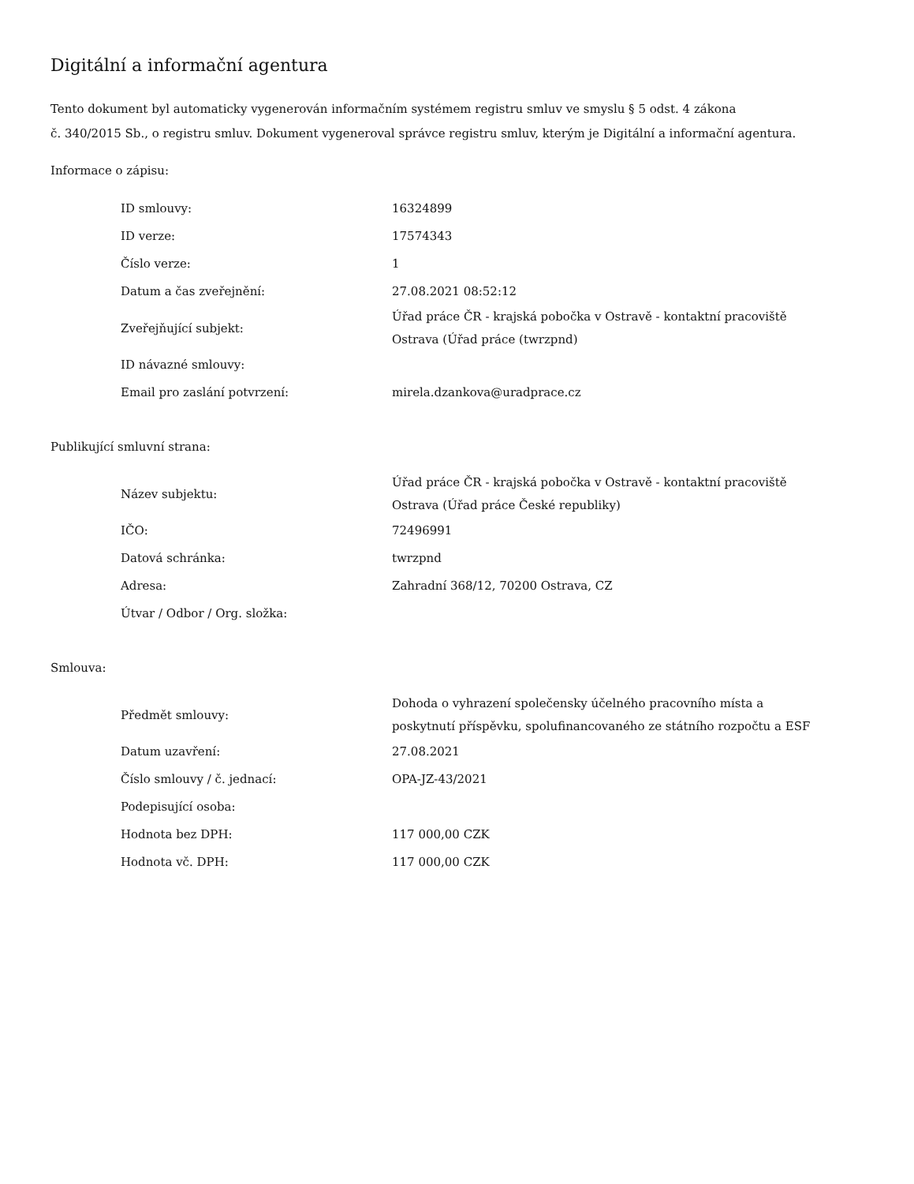Digitální a informační agentura
Tento dokument byl automaticky vygenerován informačním systémem registru smluv ve smyslu § 5 odst. 4 zákona
č. 340/2015 Sb., o registru smluv. Dokument vygeneroval správce registru smluv, kterým je Digitální a informační agentura.
Informace o zápisu:
| ID smlouvy: | 16324899 |
| ID verze: | 17574343 |
| Číslo verze: | 1 |
| Datum a čas zveřejnění: | 27.08.2021 08:52:12 |
| Zveřejňující subjekt: | Úřad práce ČR - krajská pobočka v Ostravě - kontaktní pracoviště Ostrava (Úřad práce (twrzpnd) |
| ID návazné smlouvy: | |
| Email pro zaslání potvrzení: | mirela.dzankova@uradprace.cz |
Publikující smluvní strana:
| Název subjektu: | Úřad práce ČR - krajská pobočka v Ostravě - kontaktní pracoviště Ostrava (Úřad práce České republiky) |
| IČO: | 72496991 |
| Datová schránka: | twrzpnd |
| Adresa: | Zahradní 368/12, 70200 Ostrava, CZ |
| Útvar / Odbor / Org. složka: | |
Smlouva:
| Předmět smlouvy: | Dohoda o vyhrazení společensky účelného pracovního místa a poskytnutí příspěvku, spolufinancovaného ze státního rozpočtu a ESF |
| Datum uzavření: | 27.08.2021 |
| Číslo smlouvy / č. jednací: | OPA-JZ-43/2021 |
| Podepisující osoba: | |
| Hodnota bez DPH: | 117 000,00 CZK |
| Hodnota vč. DPH: | 117 000,00 CZK |